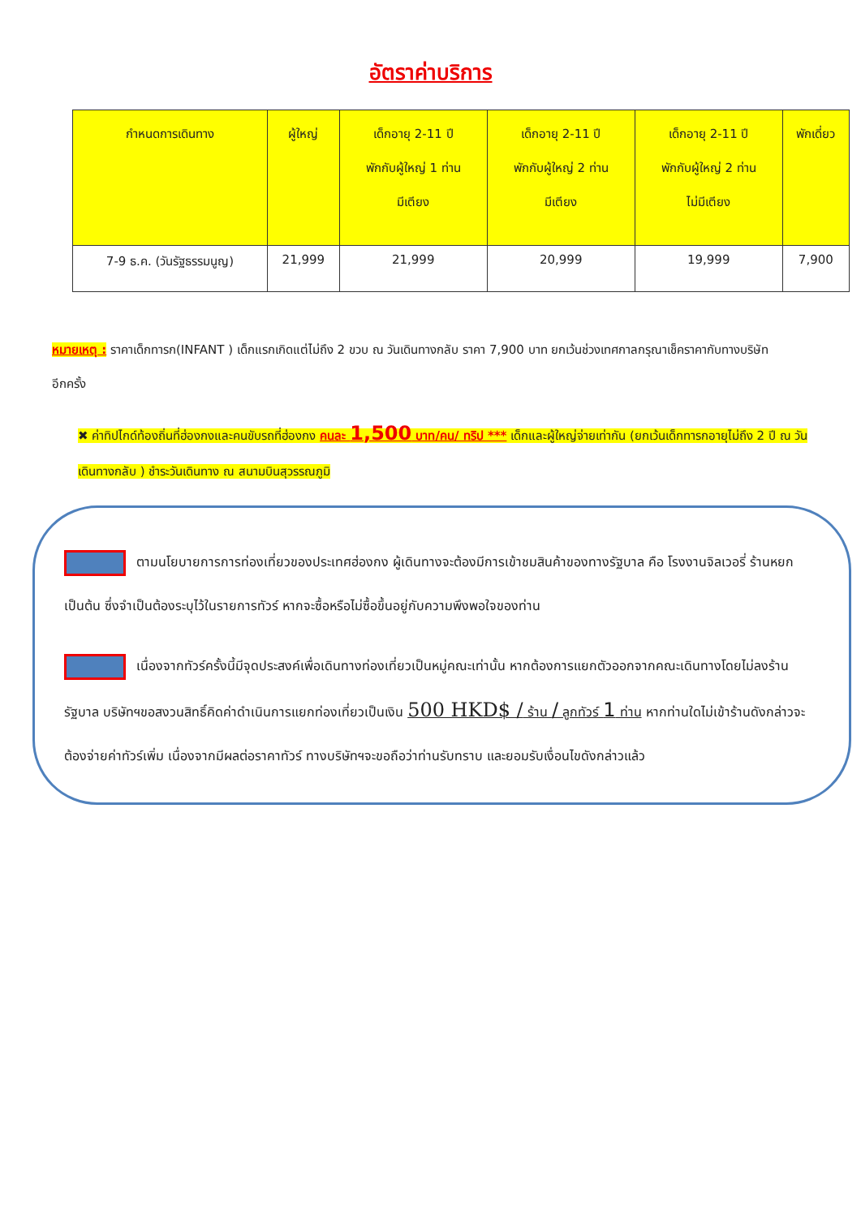อัตราค่าบริการ
| กำหนดการเดินทาง | ผู้ใหญ่ | เด็กอายุ 2-11 ปี พักกับผู้ใหญ่ 1 ท่าน มีเตียง | เด็กอายุ 2-11 ปี พักกับผู้ใหญ่ 2 ท่าน มีเตียง | เด็กอายุ 2-11 ปี พักกับผู้ใหญ่ 2 ท่าน ไม่มีเตียง | พักเดี่ยว |
| --- | --- | --- | --- | --- | --- |
| 7-9 ธ.ค. (วันรัฐธรรมนูญ) | 21,999 | 21,999 | 20,999 | 19,999 | 7,900 |
หมายเหตุ : ราคาเด็กทารก(INFANT ) เด็กแรกเกิดแต่ไม่ถึง 2 ขวบ ณ วันเดินทางกลับ ราคา 7,900 บาท ยกเว้นช่วงเทศกาลกรุณาเช็คราคากับทางบริษัทอีกครั้ง
✖ ค่าทิปไกด์ท้องถิ่นที่ฮ่องกงและคนขับรถที่ฮ่องกง คนละ 1,500 บาท/คน/ ทริป *** เด็กและผู้ใหญ่จ่ายเท่ากัน (ยกเว้นเด็กทารกอายุไม่ถึง 2 ปี ณ วันเดินทางกลับ ) ชำระวันเดินทาง ณ สนามบินสุวรรณภูมิ
ตามนโยบายการการท่องเที่ยวของประเทศฮ่องกง ผู้เดินทางจะต้องมีการเข้าชมสินค้าของทางรัฐบาล คือ โรงงานจิลเวอรี่ ร้านหยก เป็นต้น ซึ่งจำเป็นต้องระบุไว้ในรายการทัวร์ หากจะซื้อหรือไม่ซื้อขึ้นอยู่กับความพึงพอใจของท่าน
เนื่องจากทัวร์ครั้งนี้มีจุดประสงค์เพื่อเดินทางท่องเที่ยวเป็นหมู่คณะเท่านั้น หากต้องการแยกตัวออกจากคณะเดินทางโดยไม่ลงร้านรัฐบาล บริษัทฯขอสงวนสิทธิ์คิดค่าดำเนินการแยกท่องเที่ยวเป็นเงิน 500 HKD$ / ร้าน / ลูกทัวร์ 1 ท่าน หากท่านใดไม่เข้าร้านดังกล่าวจะต้องจ่ายค่าทัวร์เพิ่ม เนื่องจากมีผลต่อราคาทัวร์ ทางบริษัทฯจะขอถือว่าท่านรับทราบ และยอมรับเงื่อนไขดังกล่าวแล้ว